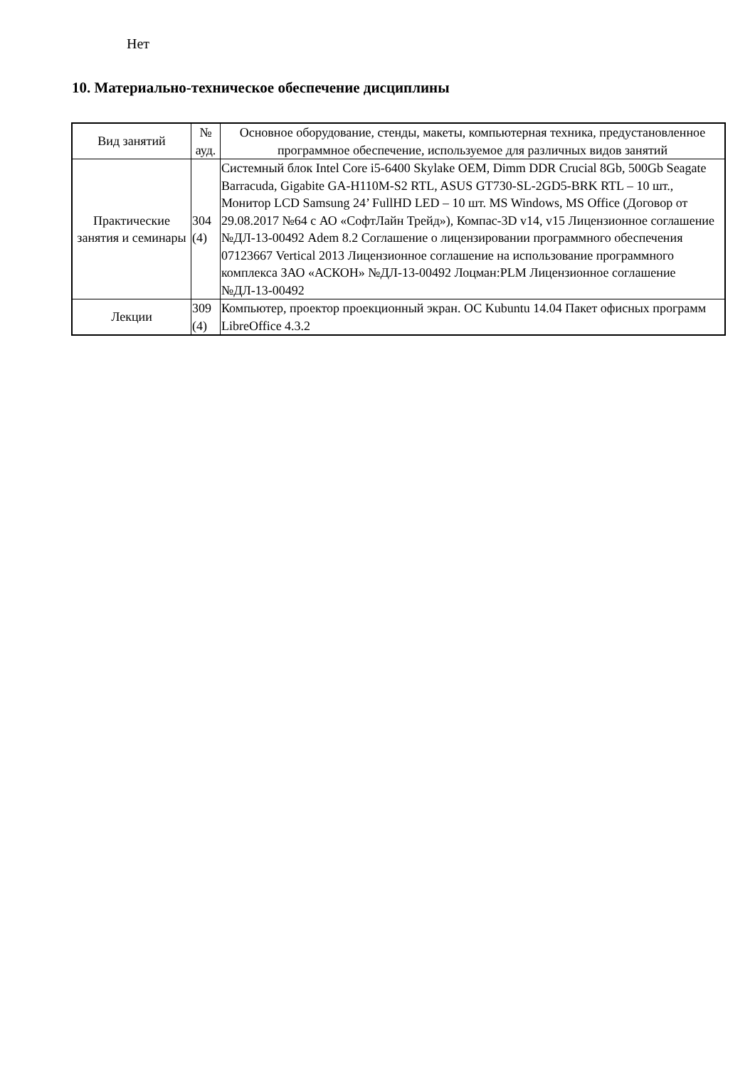Нет
10. Материально-техническое обеспечение дисциплины
| Вид занятий | № ауд. | Основное оборудование, стенды, макеты, компьютерная техника, предустановленное программное обеспечение, используемое для различных видов занятий |
| --- | --- | --- |
| Практические занятия и семинары | 304 (4) | Системный блок Intel Core i5-6400 Skylake OEM, Dimm DDR Crucial 8Gb, 500Gb Seagate Barracuda, Gigabite GA-H110M-S2 RTL, ASUS GT730-SL-2GD5-BRK RTL – 10 шт., Монитор LCD Samsung 24’ FullHD LED – 10 шт. MS Windows, MS Office (Договор от 29.08.2017 №64 с АО «СофтЛайн Трейд»), Компас-3D v14, v15 Лицензионное соглашение №ДЛ-13-00492 Adem 8.2 Соглашение о лицензировании программного обеспечения 07123667 Vertical 2013 Лицензионное соглашение на использование программного комплекса ЗАО «АСКОН» №ДЛ-13-00492 Лоцман:PLM Лицензионное соглашение №ДЛ-13-00492 |
| Лекции | 309 (4) | Компьютер, проектор проекционный экран. ОС Kubuntu 14.04 Пакет офисных программ LibreOffice 4.3.2 |